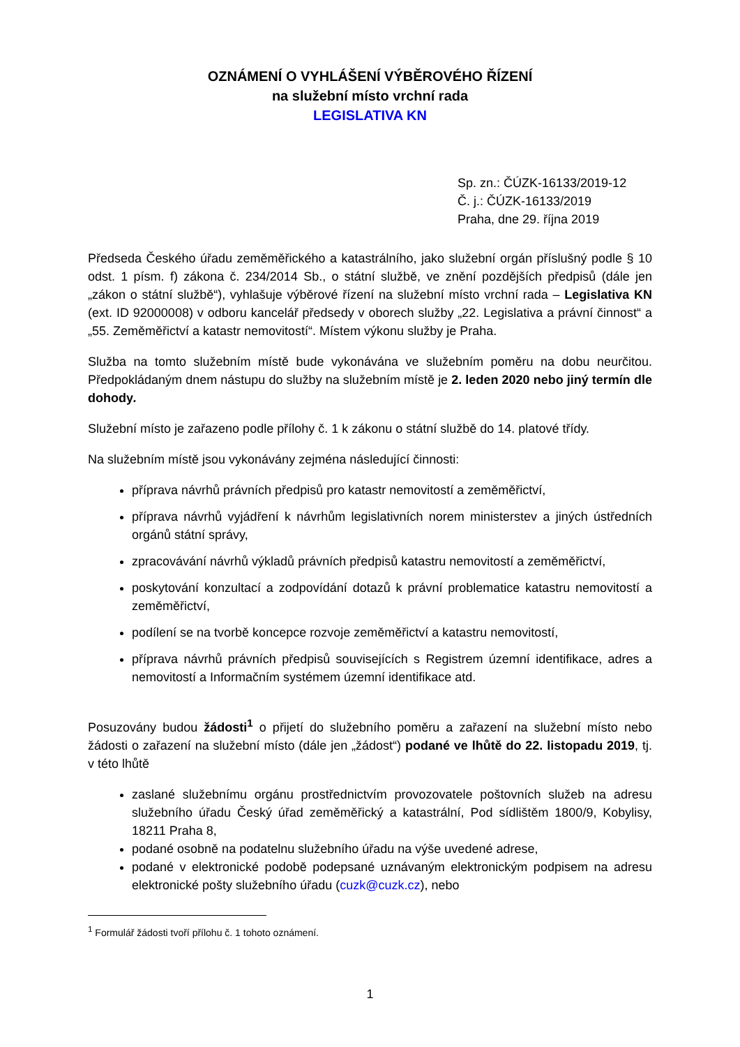OZNÁMENÍ O VYHLÁŠENÍ VÝBĚROVÉHO ŘÍZENÍ
na služební místo vrchní rada
LEGISLATIVA KN
Sp. zn.: ČÚZK-16133/2019-12
Č. j.: ČÚZK-16133/2019
Praha, dne 29. října 2019
Předseda Českého úřadu zeměměřického a katastrálního, jako služební orgán příslušný podle § 10 odst. 1 písm. f) zákona č. 234/2014 Sb., o státní službě, ve znění pozdějších předpisů (dále jen „zákon o státní službě“), vyhlašuje výběrové řízení na služební místo vrchní rada – Legislativa KN (ext. ID 92000008) v odboru kancelář předsedy v oborech služby „22. Legislativa a právní činnost“ a „55. Zeměměřictví a katastr nemovitostí“. Místem výkonu služby je Praha.
Služba na tomto služebním místě bude vykonávána ve služebním poměru na dobu neurčitou. Předpokládaným dnem nástupu do služby na služebním místě je 2. leden 2020 nebo jiný termín dle dohody.
Služební místo je zařazeno podle přílohy č. 1 k zákonu o státní službě do 14. platové třídy.
Na služebním místě jsou vykonávány zejména následující činnosti:
příprava návrhů právních předpisů pro katastr nemovitostí a zeměměřictví,
příprava návrhů vyjádření k návrhům legislativních norem ministerstev a jiných ústředních orgánů státní správy,
zpracovávání návrhů výkladů právních předpisů katastru nemovitostí a zeměměřictví,
poskytování konzultací a zodpovídání dotazů k právní problematice katastru nemovitostí a zeměměřictví,
podílení se na tvorbě koncepce rozvoje zeměměřictví a katastru nemovitostí,
příprava návrhů právních předpisů souvisejících s Registrem územní identifikace, adres a nemovitostí a Informačním systémem územní identifikace atd.
Posuzovány budou žádosti<sup>1</sup> o přijetí do služebního poměru a zařazení na služební místo nebo žádosti o zařazení na služební místo (dále jen „žádost“) podané ve lhůtě do 22. listopadu 2019, tj. v této lhůtě
zaslané služebnímu orgánu prostřednictvím provozovatele poštovních služeb na adresu služebního úřadu Český úřad zeměměřický a katastrální, Pod sídlištěm 1800/9, Kobylisy, 18211 Praha 8,
podané osobně na podatelnu služebního úřadu na výše uvedené adrese,
podané v elektronické podobě podepsané uznávaným elektronickým podpisem na adresu elektronické pošty služebního úřadu (cuzk@cuzk.cz), nebo
<sup>1</sup> Formulář žádosti tvoří přílohu č. 1 tohoto oznámení.
1